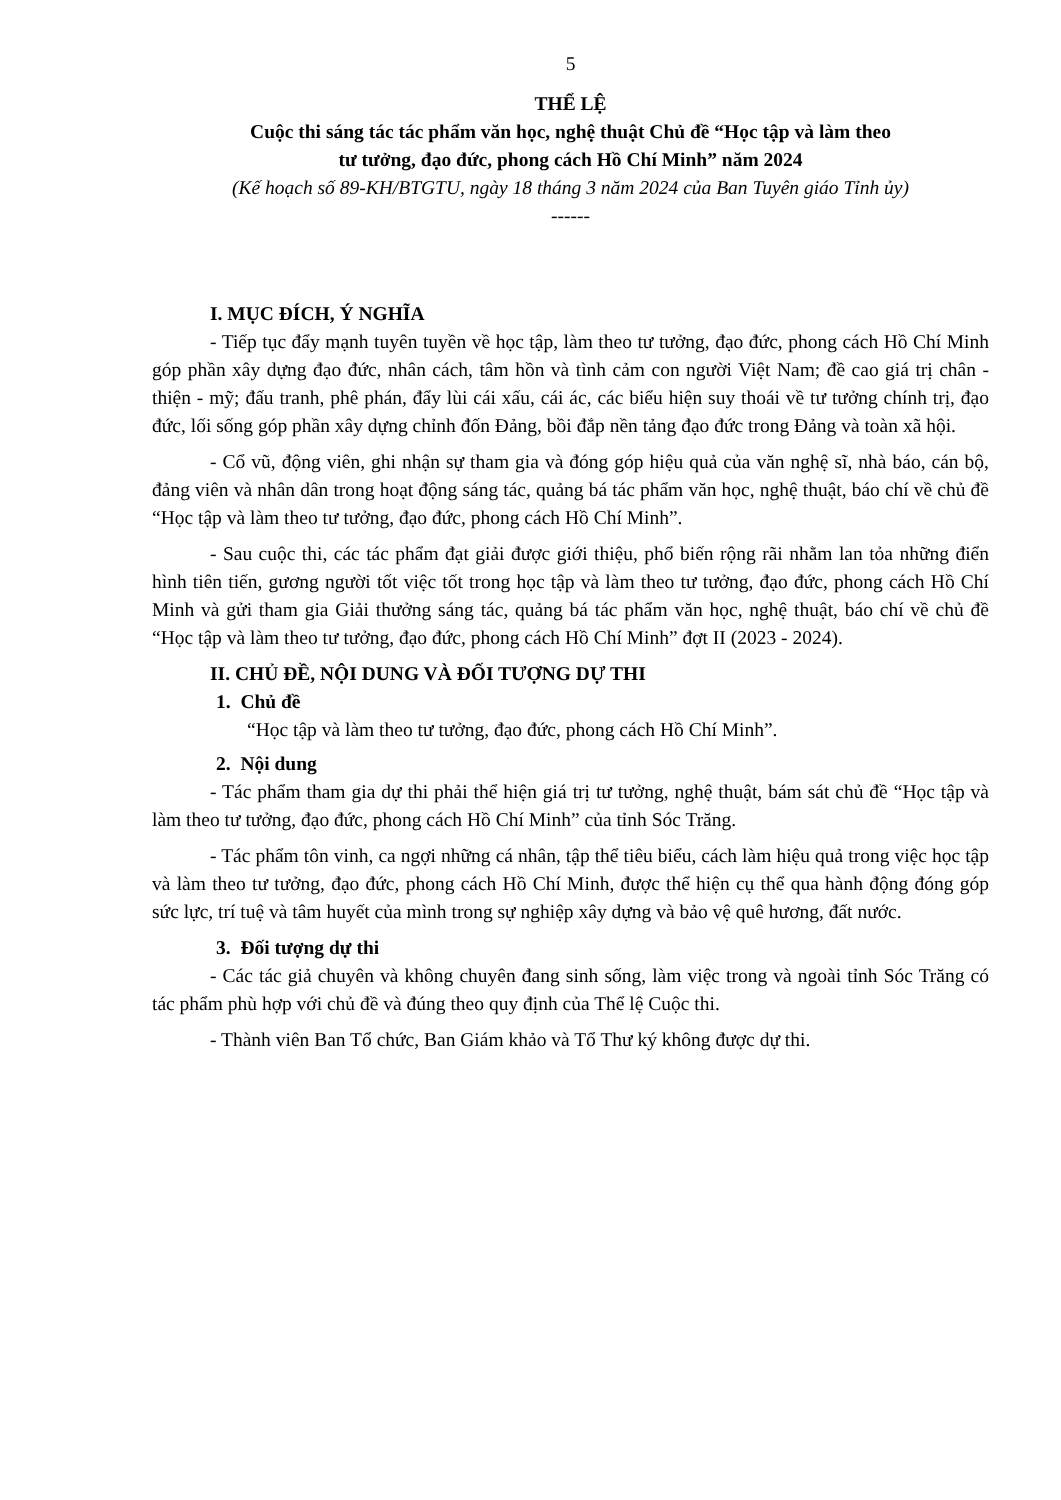5
THỂ LỆ
Cuộc thi sáng tác tác phẩm văn học, nghệ thuật Chủ đề “Học tập và làm theo
tư tưởng, đạo đức, phong cách Hồ Chí Minh” năm 2024
(Kế hoạch số 89-KH/BTGTU, ngày 18 tháng 3 năm 2024 của Ban Tuyên giáo Tỉnh ủy)
------
I. MỤC ĐÍCH, Ý NGHĨA
- Tiếp tục đẩy mạnh tuyên tuyền về học tập, làm theo tư tưởng, đạo đức, phong cách Hồ Chí Minh góp phần xây dựng đạo đức, nhân cách, tâm hồn và tình cảm con người Việt Nam; đề cao giá trị chân - thiện - mỹ; đấu tranh, phê phán, đẩy lùi cái xấu, cái ác, các biểu hiện suy thoái về tư tưởng chính trị, đạo đức, lối sống góp phần xây dựng chỉnh đốn Đảng, bồi đắp nền tảng đạo đức trong Đảng và toàn xã hội.
- Cổ vũ, động viên, ghi nhận sự tham gia và đóng góp hiệu quả của văn nghệ sĩ, nhà báo, cán bộ, đảng viên và nhân dân trong hoạt động sáng tác, quảng bá tác phẩm văn học, nghệ thuật, báo chí về chủ đề “Học tập và làm theo tư tưởng, đạo đức, phong cách Hồ Chí Minh”.
- Sau cuộc thi, các tác phẩm đạt giải được giới thiệu, phổ biến rộng rãi nhằm lan tỏa những điển hình tiên tiến, gương người tốt việc tốt trong học tập và làm theo tư tưởng, đạo đức, phong cách Hồ Chí Minh và gửi tham gia Giải thưởng sáng tác, quảng bá tác phẩm văn học, nghệ thuật, báo chí về chủ đề “Học tập và làm theo tư tưởng, đạo đức, phong cách Hồ Chí Minh” đợt II (2023 - 2024).
II. CHỦ ĐỀ, NỘI DUNG VÀ ĐỐI TƯỢNG DỰ THI
1. Chủ đề
“Học tập và làm theo tư tưởng, đạo đức, phong cách Hồ Chí Minh”.
2. Nội dung
- Tác phẩm tham gia dự thi phải thể hiện giá trị tư tưởng, nghệ thuật, bám sát chủ đề “Học tập và làm theo tư tưởng, đạo đức, phong cách Hồ Chí Minh” của tỉnh Sóc Trăng.
- Tác phẩm tôn vinh, ca ngợi những cá nhân, tập thể tiêu biểu, cách làm hiệu quả trong việc học tập và làm theo tư tưởng, đạo đức, phong cách Hồ Chí Minh, được thể hiện cụ thể qua hành động đóng góp sức lực, trí tuệ và tâm huyết của mình trong sự nghiệp xây dựng và bảo vệ quê hương, đất nước.
3. Đối tượng dự thi
- Các tác giả chuyên và không chuyên đang sinh sống, làm việc trong và ngoài tỉnh Sóc Trăng có tác phẩm phù hợp với chủ đề và đúng theo quy định của Thể lệ Cuộc thi.
- Thành viên Ban Tổ chức, Ban Giám khảo và Tổ Thư ký không được dự thi.